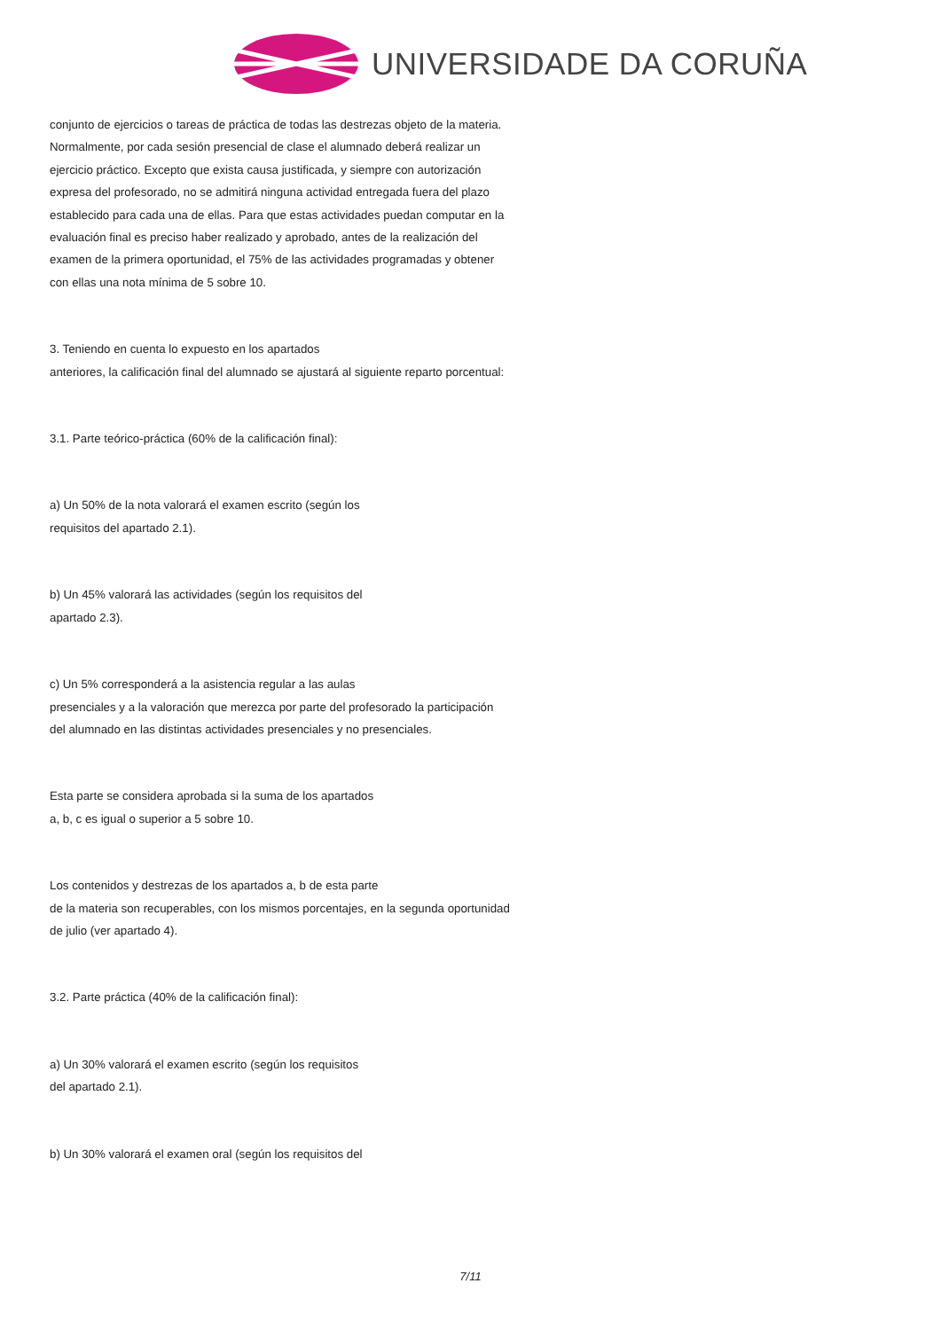UNIVERSIDADE DA CORUÑA
conjunto de ejercicios o tareas de práctica de todas las destrezas objeto de la materia. Normalmente, por cada sesión presencial de clase el alumnado deberá realizar un ejercicio práctico. Excepto que exista causa justificada, y siempre con autorización expresa del profesorado, no se admitirá ninguna actividad entregada fuera del plazo establecido para cada una de ellas. Para que estas actividades puedan computar en la evaluación final es preciso haber realizado y aprobado, antes de la realización del examen de la primera oportunidad, el 75% de las actividades programadas y obtener con ellas una nota mínima de 5 sobre 10.
3. Teniendo en cuenta lo expuesto en los apartados
anteriores, la calificación final del alumnado se ajustará al siguiente reparto porcentual:
3.1. Parte teórico-práctica (60% de la calificación final):
a) Un 50% de la nota valorará el examen escrito (según los
requisitos del apartado 2.1).
b) Un 45% valorará las actividades (según los requisitos del
apartado 2.3).
c) Un 5% corresponderá a la asistencia regular a las aulas
presenciales y a la valoración que merezca por parte del profesorado la participación del alumnado en las distintas actividades presenciales y no presenciales.
Esta parte se considera aprobada si la suma de los apartados
a, b, c es igual o superior a 5 sobre 10.
Los contenidos y destrezas de los apartados a, b de esta parte
de la materia son recuperables, con los mismos porcentajes, en la segunda oportunidad de julio (ver apartado 4).
3.2. Parte práctica (40% de la calificación final):
a) Un 30% valorará el examen escrito (según los requisitos
del apartado 2.1).
b) Un 30% valorará el examen oral (según los requisitos del
7/11